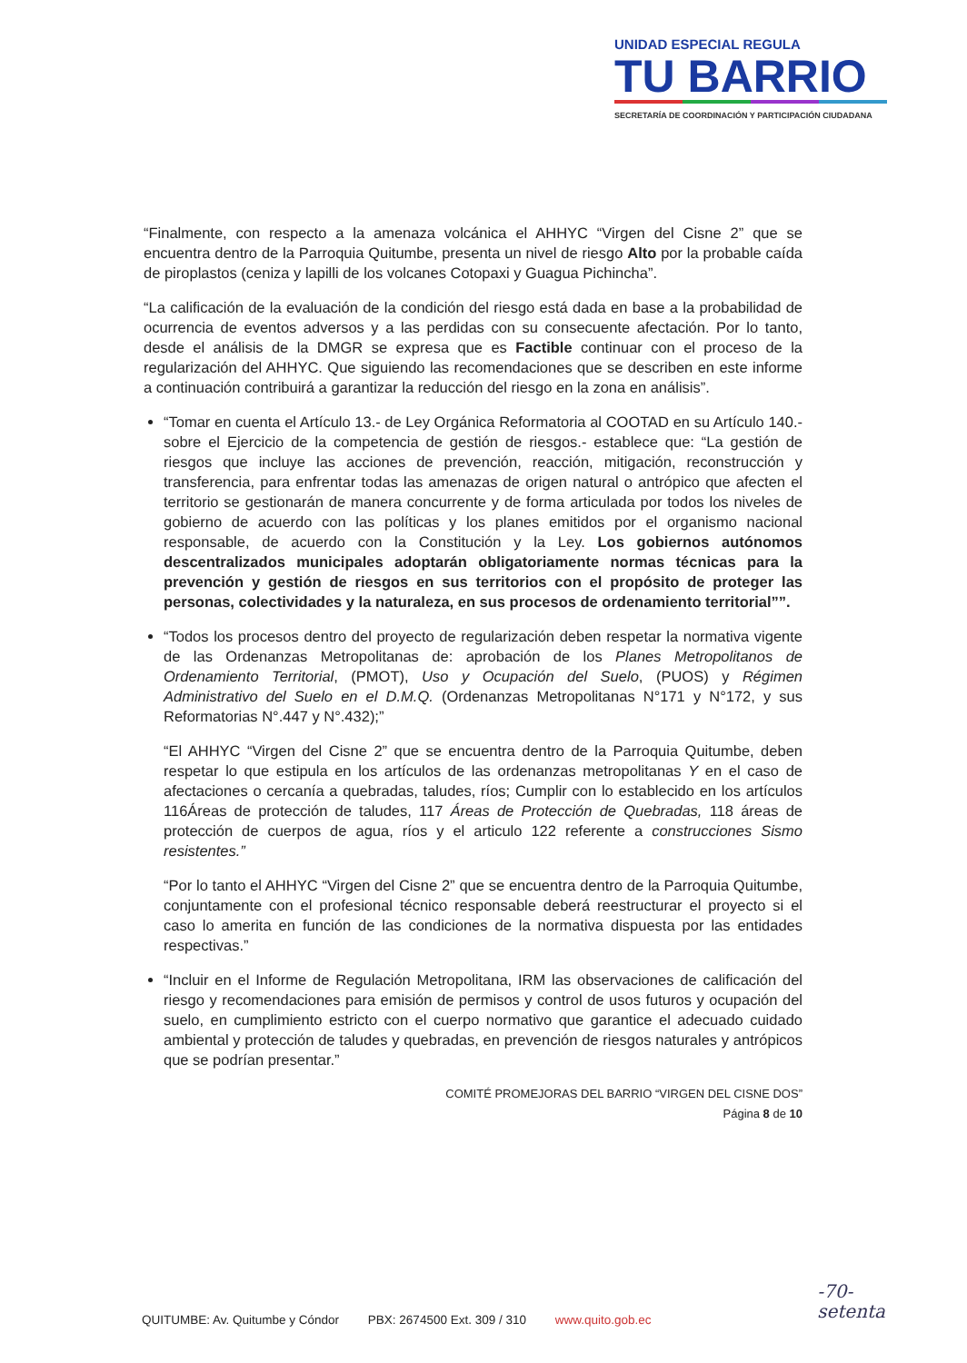UNIDAD ESPECIAL REGULA
TU BARRIO
SECRETARÍA DE COORDINACIÓN Y PARTICIPACIÓN CIUDADANA
“Finalmente, con respecto a la amenaza volcánica el AHHYC “Virgen del Cisne 2” que se encuentra dentro de la Parroquia Quitumbe, presenta un nivel de riesgo Alto por la probable caída de piroplastos (ceniza y lapilli de los volcanes Cotopaxi y Guagua Pichincha”.
“La calificación de la evaluación de la condición del riesgo está dada en base a la probabilidad de ocurrencia de eventos adversos y a las perdidas con su consecuente afectación. Por lo tanto, desde el análisis de la DMGR se expresa que es Factible continuar con el proceso de la regularización del AHHYC. Que siguiendo las recomendaciones que se describen en este informe a continuación contribuirá a garantizar la reducción del riesgo en la zona en análisis”.
“Tomar en cuenta el Artículo 13.- de Ley Orgánica Reformatoria al COOTAD en su Artículo 140.- sobre el Ejercicio de la competencia de gestión de riesgos.- establece que: “La gestión de riesgos que incluye las acciones de prevención, reacción, mitigación, reconstrucción y transferencia, para enfrentar todas las amenazas de origen natural o antrópico que afecten el territorio se gestionarán de manera concurrente y de forma articulada por todos los niveles de gobierno de acuerdo con las políticas y los planes emitidos por el organismo nacional responsable, de acuerdo con la Constitución y la Ley. Los gobiernos autónomos descentralizados municipales adoptarán obligatoriamente normas técnicas para la prevención y gestión de riesgos en sus territorios con el propósito de proteger las personas, colectividades y la naturaleza, en sus procesos de ordenamiento territorial””.
“Todos los procesos dentro del proyecto de regularización deben respetar la normativa vigente de las Ordenanzas Metropolitanas de: aprobación de los Planes Metropolitanos de Ordenamiento Territorial, (PMOT), Uso y Ocupación del Suelo, (PUOS) y Régimen Administrativo del Suelo en el D.M.Q. (Ordenanzas Metropolitanas N°171 y N°172, y sus Reformatorias N°.447 y N°.432);”
“El AHHYC “Virgen del Cisne 2” que se encuentra dentro de la Parroquia Quitumbe, deben respetar lo que estipula en los artículos de las ordenanzas metropolitanas Y en el caso de afectaciones o cercanía a quebradas, taludes, ríos; Cumplir con lo establecido en los artículos 116Áreas de protección de taludes, 117 Áreas de Protección de Quebradas, 118 áreas de protección de cuerpos de agua, ríos y el articulo 122 referente a construcciones Sismo resistentes.”
“Por lo tanto el AHHYC “Virgen del Cisne 2” que se encuentra dentro de la Parroquia Quitumbe, conjuntamente con el profesional técnico responsable deberá reestructurar el proyecto si el caso lo amerita en función de las condiciones de la normativa dispuesta por las entidades respectivas.”
“Incluir en el Informe de Regulación Metropolitana, IRM las observaciones de calificación del riesgo y recomendaciones para emisión de permisos y control de usos futuros y ocupación del suelo, en cumplimiento estricto con el cuerpo normativo que garantice el adecuado cuidado ambiental y protección de taludes y quebradas, en prevención de riesgos naturales y antrópicos que se podrían presentar.”
COMITÉ PROMEJORAS DEL BARRIO “VIRGEN DEL CISNE DOS”
Página 8 de 10
QUITUMBE: Av. Quitumbe y Cóndor PBX: 2674500 Ext. 309 / 310 www.quito.gob.ec
-70-
setenta